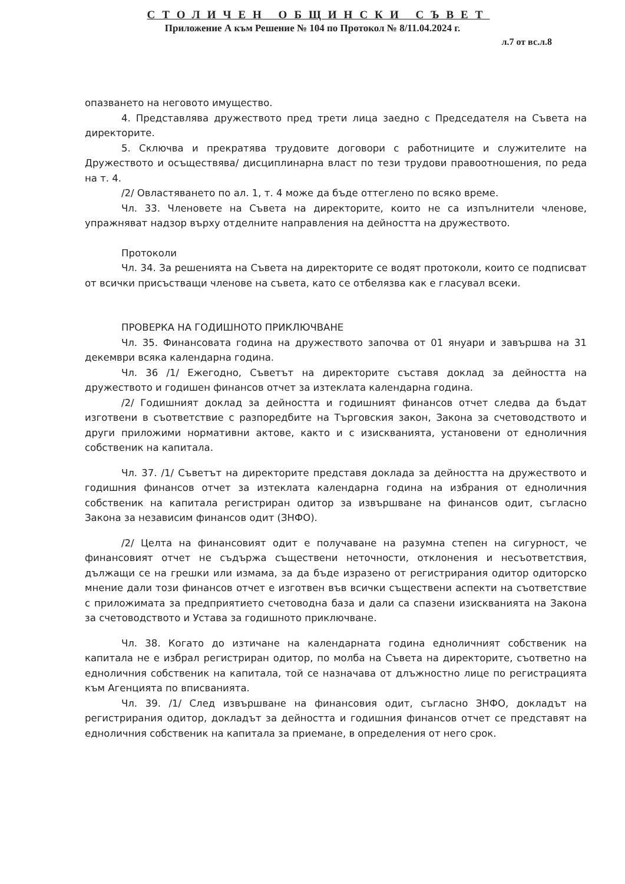СТОЛИЧЕН ОБЩИНСКИ СЪВЕТ
Приложение А към Решение № 104 по Протокол № 8/11.04.2024 г.
л.7 от вс.л.8
опазването на неговото имущество.
4. Представлява дружеството пред трети лица заедно с Председателя на Съвета на директорите.
5. Сключва и прекратява трудовите договори с работниците и служителите на Дружеството и осъществява/ дисциплинарна власт по тези трудови правоотношения, по реда на т. 4.
/2/ Овластяването по ал. 1, т. 4 може да бъде оттеглено по всяко време.
Чл. 33. Членовете на Съвета на директорите, които не са изпълнители членове, упражняват надзор върху отделните направления на дейността на дружеството.
Протоколи
Чл. 34. За решенията на Съвета на директорите се водят протоколи, които се подписват от всички присъстващи членове на съвета, като се отбелязва как е гласувал всеки.
ПРОВЕРКА НА ГОДИШНОТО ПРИКЛЮЧВАНЕ
Чл. 35. Финансовата година на дружеството започва от 01 януари и завършва на 31 декември всяка календарна година.
Чл. 36 /1/ Ежегодно, Съветът на директорите съставя доклад за дейността на дружеството и годишен финансов отчет за изтеклата календарна година.
/2/ Годишният доклад за дейността и годишният финансов отчет следва да бъдат изготвени в съответствие с разпоредбите на Търговския закон, Закона за счетоводството и други приложими нормативни актове, както и с изискванията, установени от едноличния собственик на капитала.
Чл. 37. /1/ Съветът на директорите представя доклада за дейността на дружеството и годишния финансов отчет за изтеклата календарна година на избрания от едноличния собственик на капитала регистриран одитор за извършване на финансов одит, съгласно Закона за независим финансов одит (ЗНФО).
/2/ Целта на финансовият одит е получаване на разумна степен на сигурност, че финансовият отчет не съдържа съществени неточности, отклонения и несъответствия, дължащи се на грешки или измама, за да бъде изразено от регистрирания одитор одиторско мнение дали този финансов отчет е изготвен във всички съществени аспекти на съответствие с приложимата за предприятието счетоводна база и дали са спазени изискванията на Закона за счетоводството и Устава за годишното приключване.
Чл. 38. Когато до изтичане на календарната година едноличният собственик на капитала не е избрал регистриран одитор, по молба на Съвета на директорите, съответно на едноличния собственик на капитала, той се назначава от длъжностно лице по регистрацията към Агенцията по вписванията.
Чл. 39. /1/ След извършване на финансовия одит, съгласно ЗНФО, докладът на регистрирания одитор, докладът за дейността и годишния финансов отчет се представят на едноличния собственик на капитала за приемане, в определения от него срок.